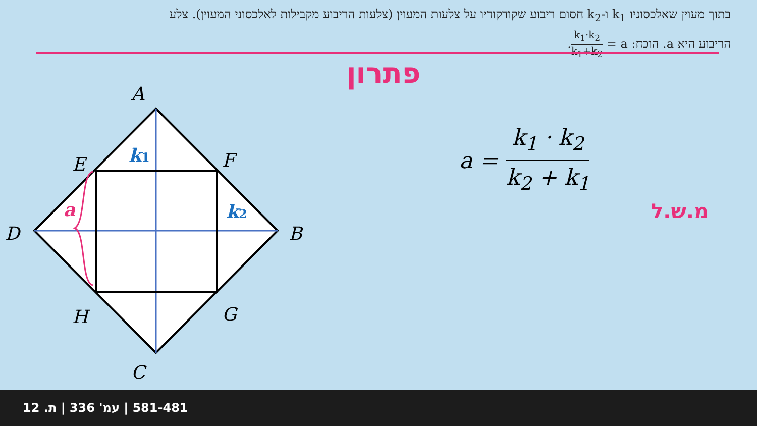בתוך מעוין שאלכסוניו k<sub>1</sub> ו-k<sub>2</sub> חסום ריבוע שקודקודיו על צלעות המעוין (צלעות הריבוע מקבילות לאלכסוני המעוין). צלע הריבוע היא a. הוכח: a = k<sub>1</sub>·k<sub>2</sub> k<sub>1</sub>+k<sub>2</sub>.
פתרון
A
B
C
D
E
F
G
H
k1
k2
a
a = k<sub>1</sub> · k<sub>2</sub> k<sub>2</sub> + k<sub>1</sub>
מ.ש.ל
581-481 | עמ' 336 | ת. 12